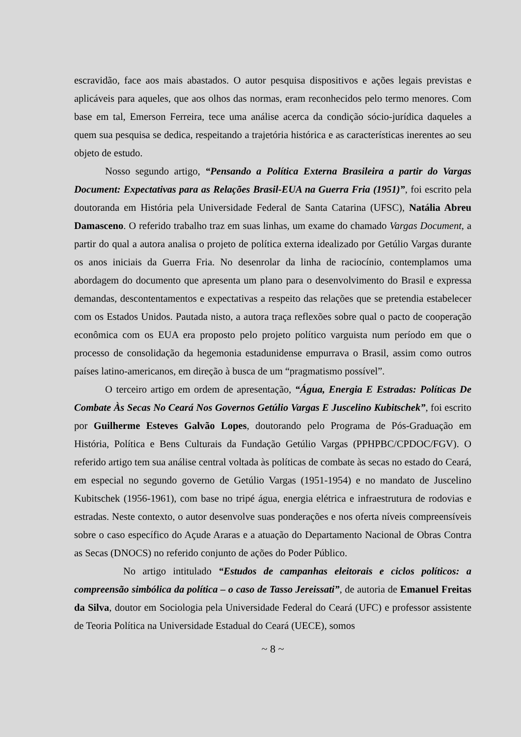escravidão, face aos mais abastados. O autor pesquisa dispositivos e ações legais previstas e aplicáveis para aqueles, que aos olhos das normas, eram reconhecidos pelo termo menores. Com base em tal, Emerson Ferreira, tece uma análise acerca da condição sócio-jurídica daqueles a quem sua pesquisa se dedica, respeitando a trajetória histórica e as características inerentes ao seu objeto de estudo.
Nosso segundo artigo, “Pensando a Política Externa Brasileira a partir do Vargas Document: Expectativas para as Relações Brasil-EUA na Guerra Fria (1951)”, foi escrito pela doutoranda em História pela Universidade Federal de Santa Catarina (UFSC), Natália Abreu Damasceno. O referido trabalho traz em suas linhas, um exame do chamado Vargas Document, a partir do qual a autora analisa o projeto de política externa idealizado por Getúlio Vargas durante os anos iniciais da Guerra Fria. No desenrolar da linha de raciocínio, contemplamos uma abordagem do documento que apresenta um plano para o desenvolvimento do Brasil e expressa demandas, descontentamentos e expectativas a respeito das relações que se pretendia estabelecer com os Estados Unidos. Pautada nisto, a autora traça reflexões sobre qual o pacto de cooperação econômica com os EUA era proposto pelo projeto político varguista num período em que o processo de consolidação da hegemonia estadunidense empurrava o Brasil, assim como outros países latino-americanos, em direção à busca de um “pragmatismo possível”.
O terceiro artigo em ordem de apresentação, “Água, Energia E Estradas: Políticas De Combate Às Secas No Ceará Nos Governos Getúlio Vargas E Juscelino Kubitschek”, foi escrito por Guilherme Esteves Galvão Lopes, doutorando pelo Programa de Pós-Graduação em História, Política e Bens Culturais da Fundação Getúlio Vargas (PPHPBC/CPDOC/FGV). O referido artigo tem sua análise central voltada às políticas de combate às secas no estado do Ceará, em especial no segundo governo de Getúlio Vargas (1951-1954) e no mandato de Juscelino Kubitschek (1956-1961), com base no tripé água, energia elétrica e infraestrutura de rodovias e estradas. Neste contexto, o autor desenvolve suas ponderações e nos oferta níveis compreensíveis sobre o caso específico do Açude Araras e a atuação do Departamento Nacional de Obras Contra as Secas (DNOCS) no referido conjunto de ações do Poder Público.
No artigo intitulado “Estudos de campanhas eleitorais e ciclos políticos: a compreensão simbólica da política – o caso de Tasso Jereissati”, de autoria de Emanuel Freitas da Silva, doutor em Sociologia pela Universidade Federal do Ceará (UFC) e professor assistente de Teoria Política na Universidade Estadual do Ceará (UECE), somos
~ 8 ~